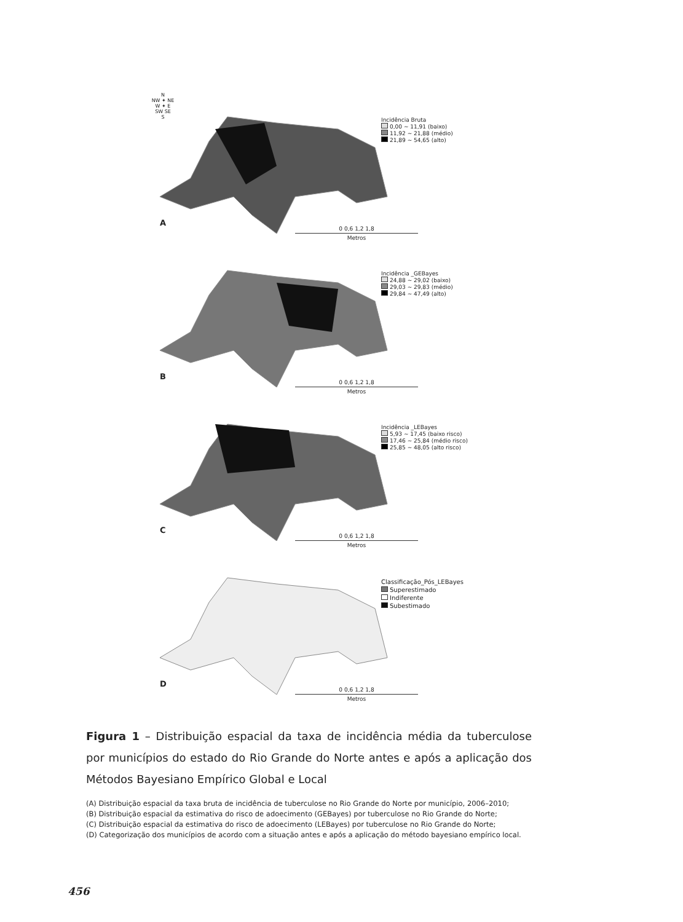N
NW ✦ NE
W ✦ E
SW SE
S
Incidência Bruta
0,00 ~ 11,91 (baixo)
11,92 ~ 21,88 (médio)
21,89 ~ 54,65 (alto)
A
0 0,6 1,2 1,8
Metros
Incidência _GEBayes
24,88 ~ 29,02 (baixo)
29,03 ~ 29,83 (médio)
29,84 ~ 47,49 (alto)
B
0 0,6 1,2 1,8
Metros
Incidência _LEBayes
5,93 ~ 17,45 (baixo risco)
17,46 ~ 25,84 (médio risco)
25,85 ~ 48,05 (alto risco)
C
0 0,6 1,2 1,8
Metros
Classificação_Pós_LEBayes
Superestimado
Indiferente
Subestimado
D
0 0,6 1,2 1,8
Metros
Figura 1 – Distribuição espacial da taxa de incidência média da tuberculose por municípios do estado do Rio Grande do Norte antes e após a aplicação dos Métodos Bayesiano Empírico Global e Local
(A) Distribuição espacial da taxa bruta de incidência de tuberculose no Rio Grande do Norte por município, 2006–2010;
(B) Distribuição espacial da estimativa do risco de adoecimento (GEBayes) por tuberculose no Rio Grande do Norte;
(C) Distribuição espacial da estimativa do risco de adoecimento (LEBayes) por tuberculose no Rio Grande do Norte;
(D) Categorização dos municípios de acordo com a situação antes e após a aplicação do método bayesiano empírico local.
456